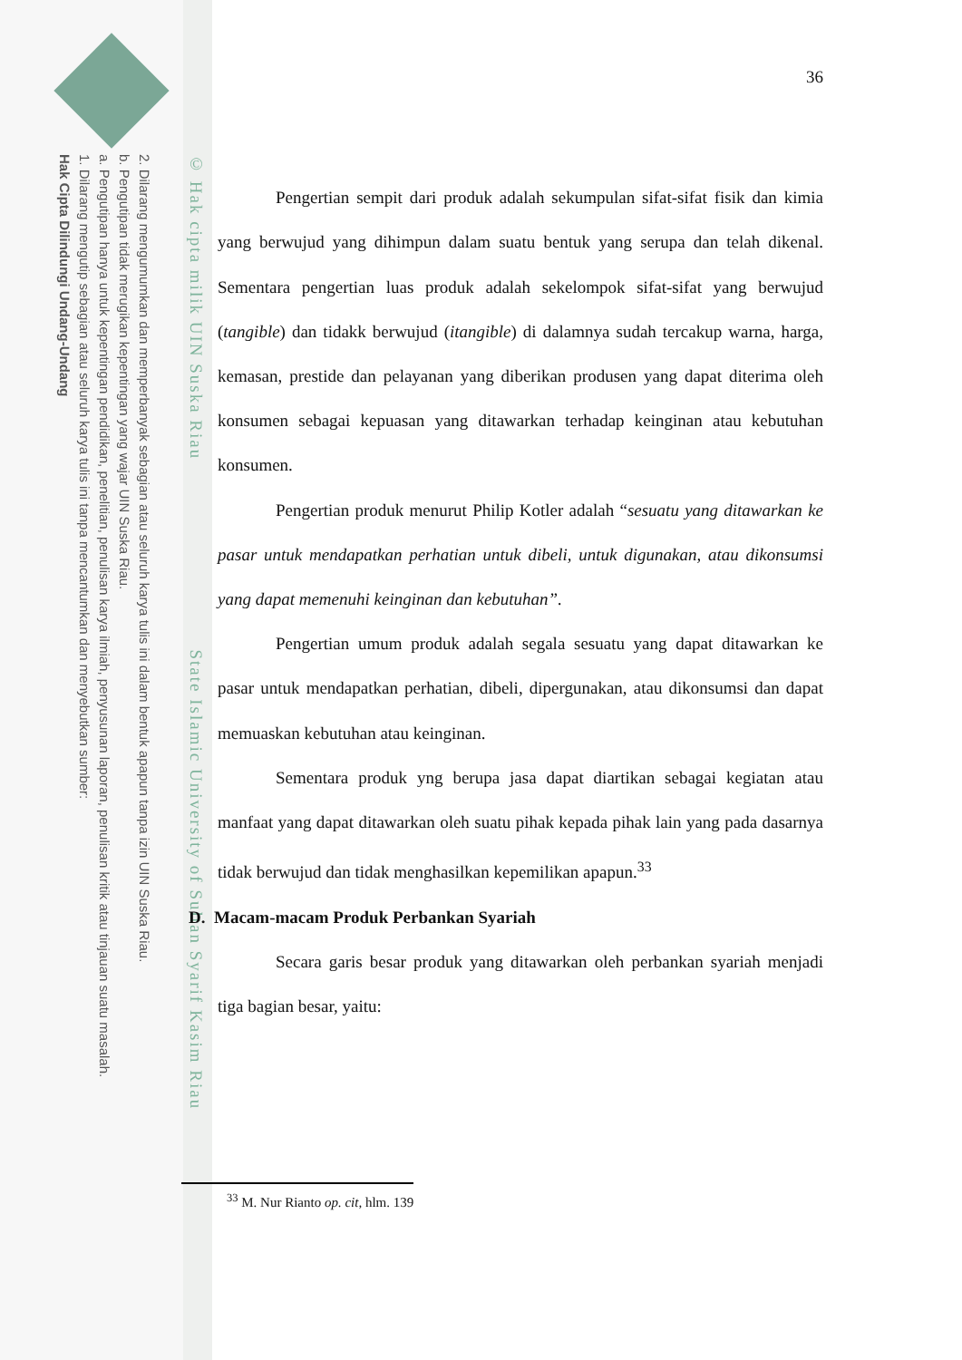2. Dilarang mengumumkan dan memperbanyak sebagian atau seluruh karya tulis ini dalam bentuk apapun tanpa izin UIN Suska Riau.
b. Pengutipan tidak merugikan kepentingan yang wajar UIN Suska Riau.
a. Pengutipan hanya untuk kepentingan pendidikan, penelitian, penulisan karya ilmiah, penyusunan laporan, penulisan kritik atau tinjauan suatu masalah.
1. Dilarang mengutip sebagian atau seluruh karya tulis ini tanpa mencantumkan dan menyebutkan sumber:
Hak Cipta Dilindungi Undang-Undang
© Hak cipta milik UIN Suska Riau State Islamic University of Sultan Syarif Kasim Riau
36
Pengertian sempit dari produk adalah sekumpulan sifat-sifat fisik dan kimia yang berwujud yang dihimpun dalam suatu bentuk yang serupa dan telah dikenal. Sementara pengertian luas produk adalah sekelompok sifat-sifat yang berwujud (tangible) dan tidakk berwujud (itangible) di dalamnya sudah tercakup warna, harga, kemasan, prestide dan pelayanan yang diberikan produsen yang dapat diterima oleh konsumen sebagai kepuasan yang ditawarkan terhadap keinginan atau kebutuhan konsumen.
Pengertian produk menurut Philip Kotler adalah “sesuatu yang ditawarkan ke pasar untuk mendapatkan perhatian untuk dibeli, untuk digunakan, atau dikonsumsi yang dapat memenuhi keinginan dan kebutuhan”.
Pengertian umum produk adalah segala sesuatu yang dapat ditawarkan ke pasar untuk mendapatkan perhatian, dibeli, dipergunakan, atau dikonsumsi dan dapat memuaskan kebutuhan atau keinginan.
Sementara produk yng berupa jasa dapat diartikan sebagai kegiatan atau manfaat yang dapat ditawarkan oleh suatu pihak kepada pihak lain yang pada dasarnya tidak berwujud dan tidak menghasilkan kepemilikan apapun.<sup>33</sup>
D. Macam-macam Produk Perbankan Syariah
Secara garis besar produk yang ditawarkan oleh perbankan syariah menjadi tiga bagian besar, yaitu:
<sup>33</sup> M. Nur Rianto op. cit, hlm. 139